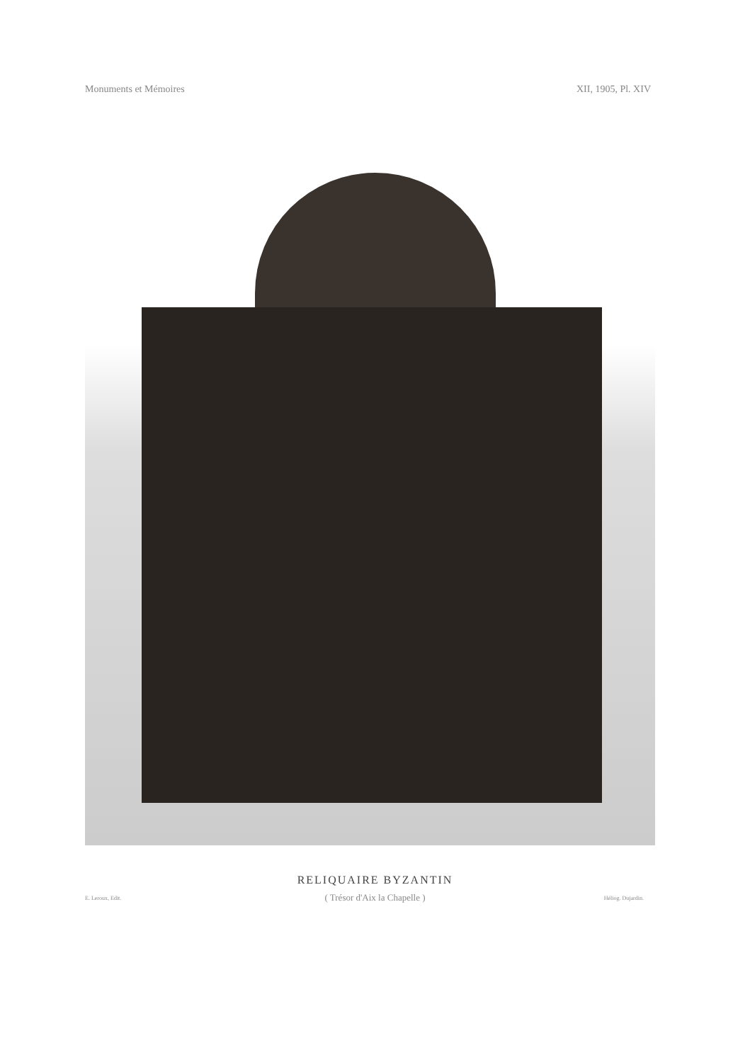Monuments et Mémoires XII, 1905, Pl. XIV
RELIQUAIRE BYZANTIN
( Trésor d'Aix la Chapelle )
E. Leroux, Edit. Héliog. Dujardin.